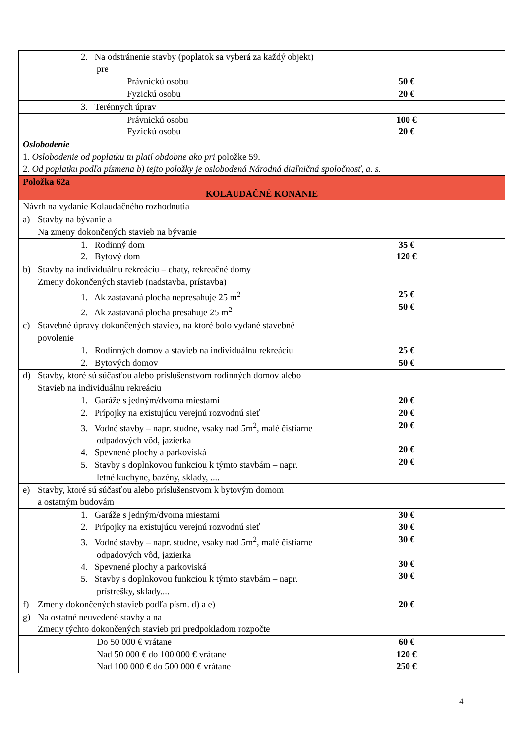| 2. Na odstránenie stavby (poplatok sa vyberá za každý objekt) pre | |
| Právnickú osobu Fyzickú osobu | 50 € 20 € |
| 3. Terénnych úprav | |
| Právnickú osobu Fyzickú osobu | 100 € 20 € |
| Oslobodenie 1. Oslobodenie od poplatku tu platí obdobne ako pri položke 59. 2. Od poplatku podľa písmena b) tejto položky je oslobodená Národná diaľničná spoločnosť, a. s. | |
| Položka 62a KOLAUDAČNÉ KONANIE | |
| Návrh na vydanie Kolaudačného rozhodnutia | |
| a) Stavby na bývanie a Na zmeny dokončených stavieb na bývanie | |
| 1. Rodinný dom 2. Bytový dom | 35 € 120 € |
| b) Stavby na individuálnu rekreáciu – chaty, rekreačné domy Zmeny dokončených stavieb (nadstavba, prístavba) | |
| 1. Ak zastavaná plocha nepresahuje 25 m<sup>2</sup> 2. Ak zastavaná plocha presahuje 25 m<sup>2</sup> | 25 € 50 € |
| c) Stavebné úpravy dokončených stavieb, na ktoré bolo vydané stavebné povolenie | |
| 1. Rodinných domov a stavieb na individuálnu rekreáciu 2. Bytových domov | 25 € 50 € |
| d) Stavby, ktoré sú súčasťou alebo príslušenstvom rodinných domov alebo Stavieb na individuálnu rekreáciu | |
| 1. Garáže s jedným/dvoma miestami 2. Prípojky na existujúcu verejnú rozvodnú sieť 3. Vodné stavby – napr. studne, vsaky nad 5m<sup>2</sup>, malé čistiarne odpadových vôd, jazierka 4. Spevnené plochy a parkoviská 5. Stavby s doplnkovou funkciou k týmto stavbám – napr. letné kuchyne, bazény, sklady, .... | 20 € 20 € 20 € 20 € 20 € |
| e) Stavby, ktoré sú súčasťou alebo príslušenstvom k bytovým domom a ostatným budovám | |
| 1. Garáže s jedným/dvoma miestami 2. Prípojky na existujúcu verejnú rozvodnú sieť 3. Vodné stavby – napr. studne, vsaky nad 5m<sup>2</sup>, malé čistiarne odpadových vôd, jazierka 4. Spevnené plochy a parkoviská 5. Stavby s doplnkovou funkciou k týmto stavbám – napr. prístrešky, sklady.... | 30 € 30 € 30 € 30 € 30 € |
| f) Zmeny dokončených stavieb podľa písm. d) a e) | 20 € |
| g) Na ostatné neuvedené stavby a na Zmeny týchto dokončených stavieb pri predpokladom rozpočte | |
| Do 50 000 € vrátane Nad 50 000 € do 100 000 € vrátane Nad 100 000 € do 500 000 € vrátane | 60 € 120 € 250 € |
4